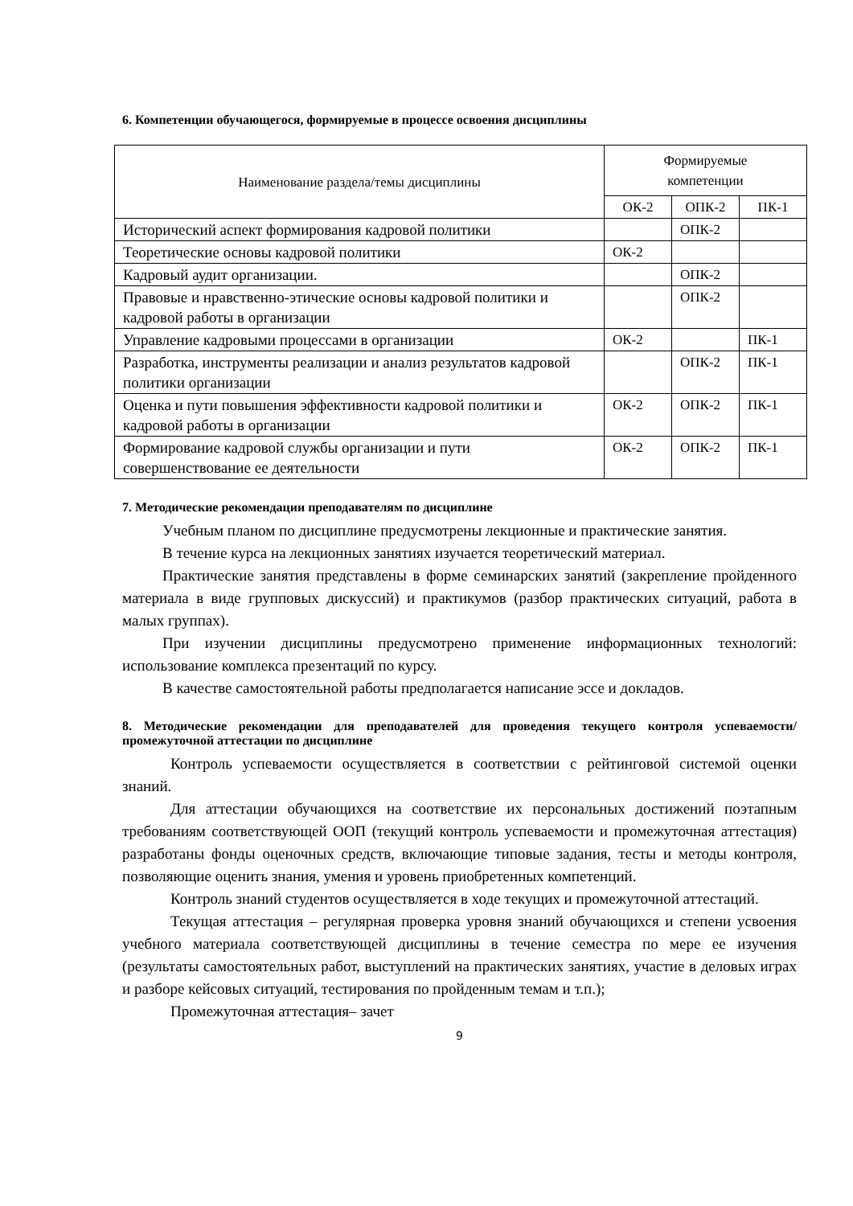6. Компетенции обучающегося, формируемые в процессе освоения дисциплины
| Наименование раздела/темы дисциплины | Формируемые компетенции | | |
| --- | --- | --- | --- |
| | ОК-2 | ОПК-2 | ПК-1 |
| Исторический аспект формирования кадровой политики | | ОПК-2 | |
| Теоретические основы кадровой политики | ОК-2 | | |
| Кадровый аудит организации. | | ОПК-2 | |
| Правовые и нравственно-этические основы кадровой политики и кадровой работы в организации | | ОПК-2 | |
| Управление кадровыми процессами в организации | ОК-2 | | ПК-1 |
| Разработка, инструменты реализации и анализ результатов кадровой политики организации | | ОПК-2 | ПК-1 |
| Оценка и пути повышения эффективности кадровой политики и кадровой работы в организации | ОК-2 | ОПК-2 | ПК-1 |
| Формирование кадровой службы организации и пути совершенствование ее деятельности | ОК-2 | ОПК-2 | ПК-1 |
7. Методические рекомендации преподавателям по дисциплине
Учебным планом по дисциплине предусмотрены лекционные и практические занятия.
В течение курса на лекционных занятиях изучается теоретический материал.
Практические занятия представлены в форме семинарских занятий (закрепление пройденного материала в виде групповых дискуссий) и практикумов (разбор практических ситуаций, работа в малых группах).
При изучении дисциплины предусмотрено применение информационных технологий: использование комплекса презентаций по курсу.
В качестве самостоятельной работы предполагается написание эссе и докладов.
8. Методические рекомендации для преподавателей для проведения текущего контроля успеваемости/промежуточной аттестации по дисциплине
Контроль успеваемости осуществляется в соответствии с рейтинговой системой оценки знаний.
Для аттестации обучающихся на соответствие их персональных достижений поэтапным требованиям соответствующей ООП (текущий контроль успеваемости и промежуточная аттестация) разработаны фонды оценочных средств, включающие типовые задания, тесты и методы контроля, позволяющие оценить знания, умения и уровень приобретенных компетенций.
Контроль знаний студентов осуществляется в ходе текущих и промежуточной аттестаций.
Текущая аттестация – регулярная проверка уровня знаний обучающихся и степени усвоения учебного материала соответствующей дисциплины в течение семестра по мере ее изучения (результаты самостоятельных работ, выступлений на практических занятиях, участие в деловых играх и разборе кейсовых ситуаций, тестирования по пройденным темам и т.п.);
Промежуточная аттестация– зачет
9